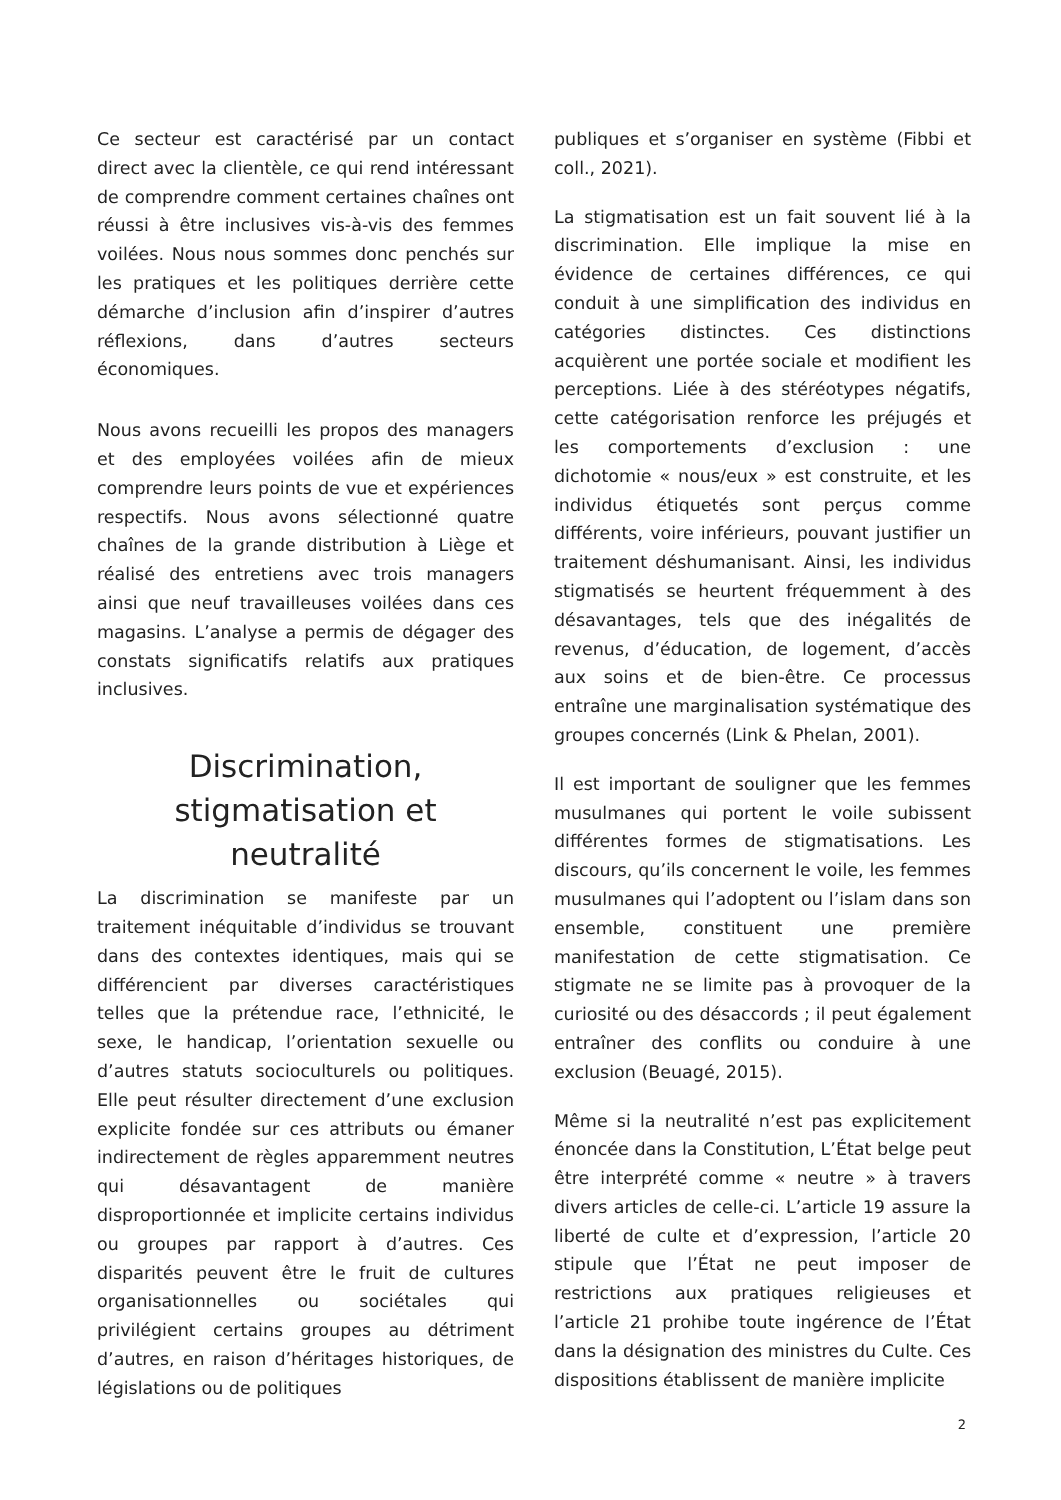Ce secteur est caractérisé par un contact direct avec la clientèle, ce qui rend intéressant de comprendre comment certaines chaînes ont réussi à être inclusives vis-à-vis des femmes voilées. Nous nous sommes donc penchés sur les pratiques et les politiques derrière cette démarche d’inclusion afin d’inspirer d’autres réflexions, dans d’autres secteurs économiques.
Nous avons recueilli les propos des managers et des employées voilées afin de mieux comprendre leurs points de vue et expériences respectifs. Nous avons sélectionné quatre chaînes de la grande distribution à Liège et réalisé des entretiens avec trois managers ainsi que neuf travailleuses voilées dans ces magasins. L’analyse a permis de dégager des constats significatifs relatifs aux pratiques inclusives.
Discrimination, stigmatisation et neutralité
La discrimination se manifeste par un traitement inéquitable d’individus se trouvant dans des contextes identiques, mais qui se différencient par diverses caractéristiques telles que la prétendue race, l’ethnicité, le sexe, le handicap, l’orientation sexuelle ou d’autres statuts socioculturels ou politiques. Elle peut résulter directement d’une exclusion explicite fondée sur ces attributs ou émaner indirectement de règles apparemment neutres qui désavantagent de manière disproportionnée et implicite certains individus ou groupes par rapport à d’autres. Ces disparités peuvent être le fruit de cultures organisationnelles ou sociétales qui privilégient certains groupes au détriment d’autres, en raison d’héritages historiques, de législations ou de politiques
publiques et s’organiser en système (Fibbi et coll., 2021).
La stigmatisation est un fait souvent lié à la discrimination. Elle implique la mise en évidence de certaines différences, ce qui conduit à une simplification des individus en catégories distinctes. Ces distinctions acquièrent une portée sociale et modifient les perceptions. Liée à des stéréotypes négatifs, cette catégorisation renforce les préjugés et les comportements d’exclusion : une dichotomie « nous/eux » est construite, et les individus étiquetés sont perçus comme différents, voire inférieurs, pouvant justifier un traitement déshumanisant. Ainsi, les individus stigmatisés se heurtent fréquemment à des désavantages, tels que des inégalités de revenus, d’éducation, de logement, d’accès aux soins et de bien-être. Ce processus entraîne une marginalisation systématique des groupes concernés (Link & Phelan, 2001).
Il est important de souligner que les femmes musulmanes qui portent le voile subissent différentes formes de stigmatisations. Les discours, qu’ils concernent le voile, les femmes musulmanes qui l’adoptent ou l’islam dans son ensemble, constituent une première manifestation de cette stigmatisation. Ce stigmate ne se limite pas à provoquer de la curiosité ou des désaccords ; il peut également entraîner des conflits ou conduire à une exclusion (Beuagé, 2015).
Même si la neutralité n’est pas explicitement énoncée dans la Constitution, L’État belge peut être interprété comme « neutre » à travers divers articles de celle-ci. L’article 19 assure la liberté de culte et d’expression, l’article 20 stipule que l’État ne peut imposer de restrictions aux pratiques religieuses et l’article 21 prohibe toute ingérence de l’État dans la désignation des ministres du Culte. Ces dispositions établissent de manière implicite
2